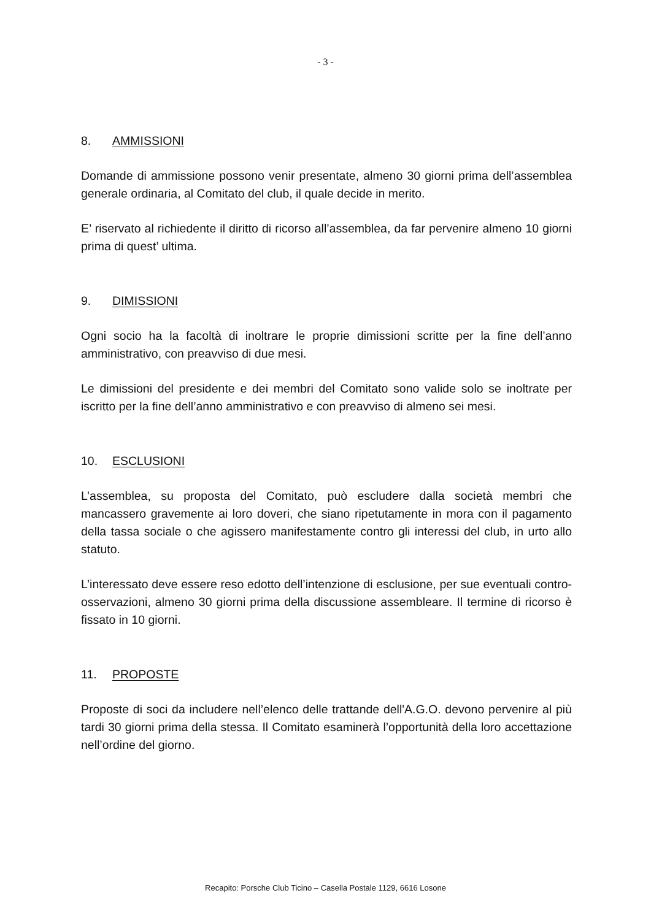- 3 -
8. AMMISSIONI
Domande di ammissione possono venir presentate, almeno 30 giorni prima dell’assemblea generale ordinaria, al Comitato del club, il quale decide in merito.
E’ riservato al richiedente il diritto di ricorso all’assemblea, da far pervenire almeno 10 giorni prima di quest’ ultima.
9. DIMISSIONI
Ogni socio ha la facoltà di inoltrare le proprie dimissioni scritte per la fine dell’anno amministrativo, con preavviso di due mesi.
Le dimissioni del presidente e dei membri del Comitato sono valide solo se inoltrate per iscritto per la fine dell’anno amministrativo e con preavviso di almeno sei mesi.
10. ESCLUSIONI
L’assemblea, su proposta del Comitato, può escludere dalla società membri che mancassero gravemente ai loro doveri, che siano ripetutamente in mora con il pagamento della tassa sociale o che agissero manifestamente contro gli interessi del club, in urto allo statuto.
L’interessato deve essere reso edotto dell’intenzione di esclusione, per sue eventuali contro-osservazioni, almeno 30 giorni prima della discussione assembleare. Il termine di ricorso è fissato in 10 giorni.
11. PROPOSTE
Proposte di soci da includere nell’elenco delle trattande dell'A.G.O. devono pervenire al più tardi 30 giorni prima della stessa. Il Comitato esaminerà l’opportunità della loro accettazione nell’ordine del giorno.
Recapito: Porsche Club Ticino – Casella Postale 1129, 6616 Losone